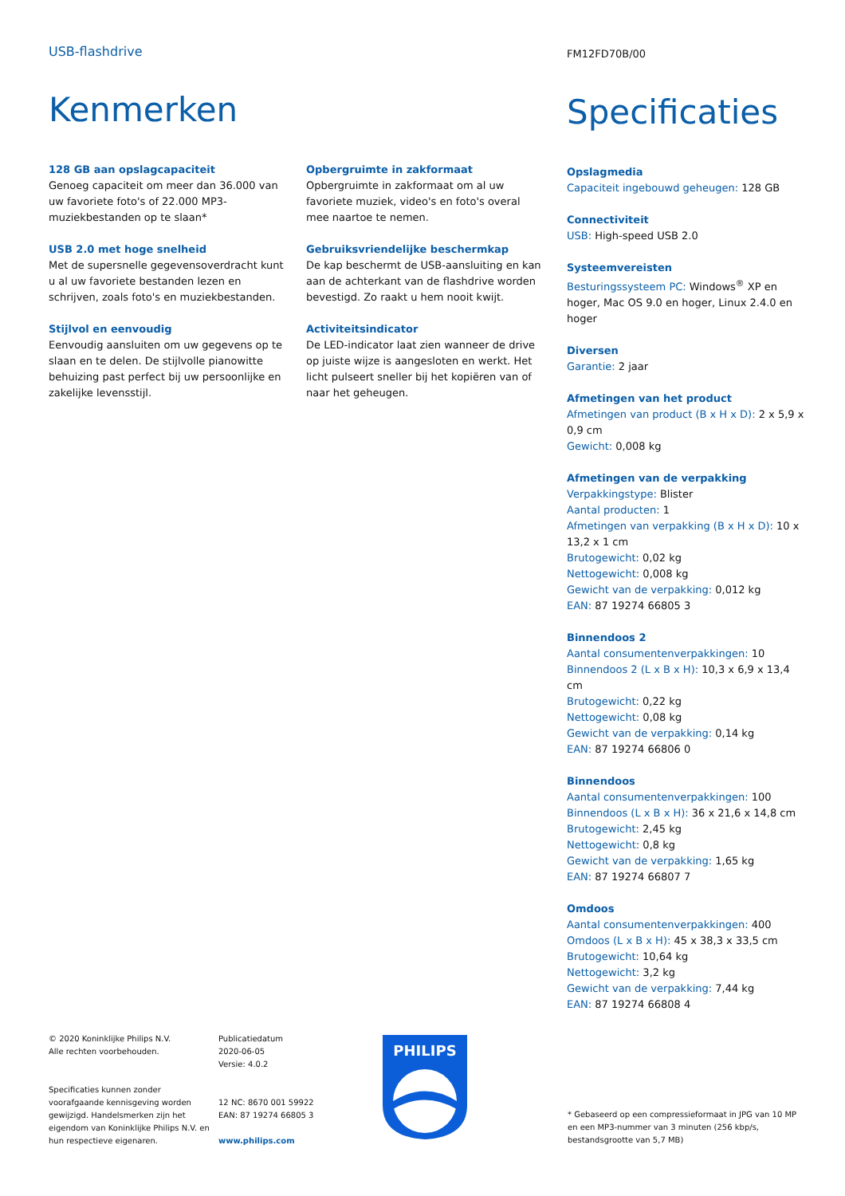USB-flashdrive
Kenmerken
128 GB aan opslagcapaciteit
Genoeg capaciteit om meer dan 36.000 van uw favoriete foto's of 22.000 MP3-muziekbestanden op te slaan*
USB 2.0 met hoge snelheid
Met de supersnelle gegevensoverdracht kunt u al uw favoriete bestanden lezen en schrijven, zoals foto's en muziekbestanden.
Stijlvol en eenvoudig
Eenvoudig aansluiten om uw gegevens op te slaan en te delen. De stijlvolle pianowitte behuizing past perfect bij uw persoonlijke en zakelijke levensstijl.
Opbergruimte in zakformaat
Opbergruimte in zakformaat om al uw favoriete muziek, video's en foto's overal mee naartoe te nemen.
Gebruiksvriendelijke beschermkap
De kap beschermt de USB-aansluiting en kan aan de achterkant van de flashdrive worden bevestigd. Zo raakt u hem nooit kwijt.
Activiteitsindicator
De LED-indicator laat zien wanneer de drive op juiste wijze is aangesloten en werkt. Het licht pulseert sneller bij het kopiëren van of naar het geheugen.
FM12FD70B/00
Specificaties
Opslagmedia
Capaciteit ingebouwd geheugen: 128 GB
Connectiviteit
USB: High-speed USB 2.0
Systeemvereisten
Besturingssysteem PC: Windows<sup>®</sup> XP en hoger, Mac OS 9.0 en hoger, Linux 2.4.0 en hoger
Diversen
Garantie: 2 jaar
Afmetingen van het product
Afmetingen van product (B x H x D): 2 x 5,9 x 0,9 cm
Gewicht: 0,008 kg
Afmetingen van de verpakking
Verpakkingstype: Blister
Aantal producten: 1
Afmetingen van verpakking (B x H x D): 10 x 13,2 x 1 cm
Brutogewicht: 0,02 kg
Nettogewicht: 0,008 kg
Gewicht van de verpakking: 0,012 kg
EAN: 87 19274 66805 3
Binnendoos 2
Aantal consumentenverpakkingen: 10
Binnendoos 2 (L x B x H): 10,3 x 6,9 x 13,4 cm
Brutogewicht: 0,22 kg
Nettogewicht: 0,08 kg
Gewicht van de verpakking: 0,14 kg
EAN: 87 19274 66806 0
Binnendoos
Aantal consumentenverpakkingen: 100
Binnendoos (L x B x H): 36 x 21,6 x 14,8 cm
Brutogewicht: 2,45 kg
Nettogewicht: 0,8 kg
Gewicht van de verpakking: 1,65 kg
EAN: 87 19274 66807 7
Omdoos
Aantal consumentenverpakkingen: 400
Omdoos (L x B x H): 45 x 38,3 x 33,5 cm
Brutogewicht: 10,64 kg
Nettogewicht: 3,2 kg
Gewicht van de verpakking: 7,44 kg
EAN: 87 19274 66808 4
© 2020 Koninklijke Philips N.V.
Alle rechten voorbehouden.
Specificaties kunnen zonder voorafgaande kennisgeving worden gewijzigd. Handelsmerken zijn het eigendom van Koninklijke Philips N.V. en hun respectieve eigenaren.
Publicatiedatum
2020-06-05
Versie: 4.0.2
12 NC: 8670 001 59922
EAN: 87 19274 66805 3
www.philips.com
PHILIPS
* Gebaseerd op een compressieformaat in JPG van 10 MP en een MP3-nummer van 3 minuten (256 kbp/s, bestandsgrootte van 5,7 MB)